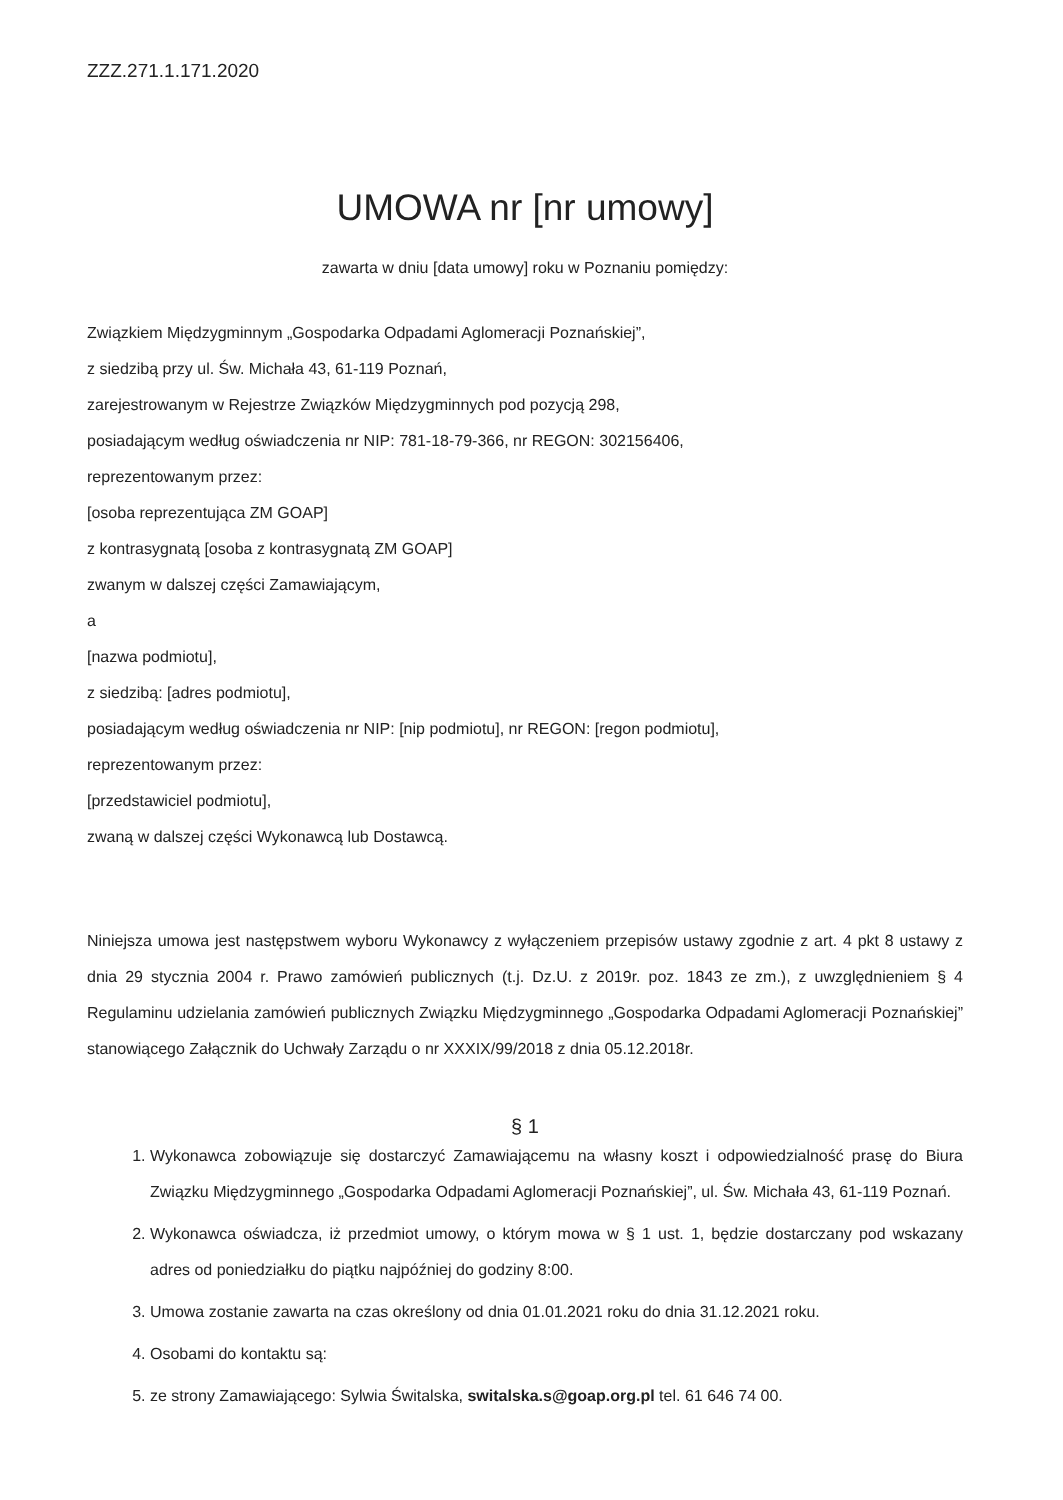ZZZ.271.1.171.2020
UMOWA nr [nr umowy]
zawarta w dniu [data umowy] roku w Poznaniu pomiędzy:
Związkiem Międzygminnym „Gospodarka Odpadami Aglomeracji Poznańskiej”,
z siedzibą przy ul. Św. Michała 43, 61-119 Poznań,
zarejestrowanym w Rejestrze Związków Międzygminnych pod pozycją 298,
posiadającym według oświadczenia nr NIP: 781-18-79-366, nr REGON: 302156406,
reprezentowanym przez:
[osoba reprezentująca ZM GOAP]
z kontrasygnatą [osoba z kontrasygnatą ZM GOAP]
zwanym w dalszej części Zamawiającym,
a
[nazwa podmiotu],
z siedzibą: [adres podmiotu],
posiadającym według oświadczenia nr NIP: [nip podmiotu], nr REGON: [regon podmiotu],
reprezentowanym przez:
[przedstawiciel podmiotu],
zwaną w dalszej części Wykonawcą lub Dostawcą.
Niniejsza umowa jest następstwem wyboru Wykonawcy z wyłączeniem przepisów ustawy zgodnie z art. 4 pkt 8 ustawy z dnia 29 stycznia 2004 r. Prawo zamówień publicznych (t.j. Dz.U. z 2019r. poz. 1843 ze zm.), z uwzględnieniem § 4 Regulaminu udzielania zamówień publicznych Związku Międzygminnego „Gospodarka Odpadami Aglomeracji Poznańskiej” stanowiącego Załącznik do Uchwały Zarządu o nr XXXIX/99/2018 z dnia 05.12.2018r.
§ 1
1. Wykonawca zobowiązuje się dostarczyć Zamawiającemu na własny koszt i odpowiedzialność prasę do Biura Związku Międzygminnego „Gospodarka Odpadami Aglomeracji Poznańskiej”, ul. Św. Michała 43, 61-119 Poznań.
2. Wykonawca oświadcza, iż przedmiot umowy, o którym mowa w § 1 ust. 1, będzie dostarczany pod wskazany adres od poniedziałku do piątku najpóźniej do godziny 8:00.
3. Umowa zostanie zawarta na czas określony od dnia 01.01.2021 roku do dnia 31.12.2021 roku.
4. Osobami do kontaktu są:
5. ze strony Zamawiającego: Sylwia Świtalska, switalska.s@goap.org.pl tel. 61 646 74 00.